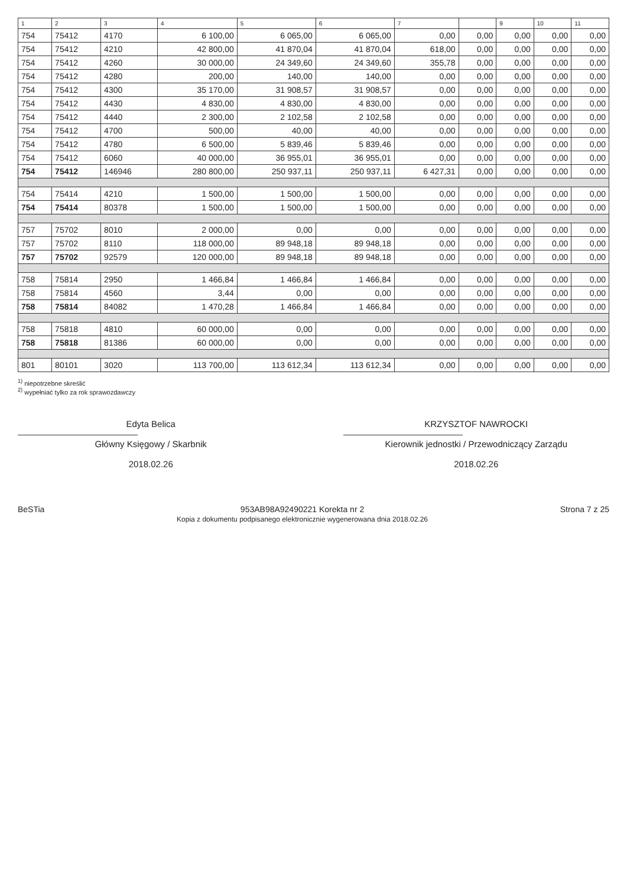| 1 | 2 | 3 | 4 | 5 | 6 | 7 | | 9 | 10 | 11 |
| --- | --- | --- | --- | --- | --- | --- | --- | --- | --- | --- |
| 754 | 75412 | 4170 | 6 100,00 | 6 065,00 | 6 065,00 | 0,00 | 0,00 | 0,00 | 0,00 | 0,00 |
| 754 | 75412 | 4210 | 42 800,00 | 41 870,04 | 41 870,04 | 618,00 | 0,00 | 0,00 | 0,00 | 0,00 |
| 754 | 75412 | 4260 | 30 000,00 | 24 349,60 | 24 349,60 | 355,78 | 0,00 | 0,00 | 0,00 | 0,00 |
| 754 | 75412 | 4280 | 200,00 | 140,00 | 140,00 | 0,00 | 0,00 | 0,00 | 0,00 | 0,00 |
| 754 | 75412 | 4300 | 35 170,00 | 31 908,57 | 31 908,57 | 0,00 | 0,00 | 0,00 | 0,00 | 0,00 |
| 754 | 75412 | 4430 | 4 830,00 | 4 830,00 | 4 830,00 | 0,00 | 0,00 | 0,00 | 0,00 | 0,00 |
| 754 | 75412 | 4440 | 2 300,00 | 2 102,58 | 2 102,58 | 0,00 | 0,00 | 0,00 | 0,00 | 0,00 |
| 754 | 75412 | 4700 | 500,00 | 40,00 | 40,00 | 0,00 | 0,00 | 0,00 | 0,00 | 0,00 |
| 754 | 75412 | 4780 | 6 500,00 | 5 839,46 | 5 839,46 | 0,00 | 0,00 | 0,00 | 0,00 | 0,00 |
| 754 | 75412 | 6060 | 40 000,00 | 36 955,01 | 36 955,01 | 0,00 | 0,00 | 0,00 | 0,00 | 0,00 |
| 754 | 75412 | 146946 | 280 800,00 | 250 937,11 | 250 937,11 | 6 427,31 | 0,00 | 0,00 | 0,00 | 0,00 |
| 754 | 75414 | 4210 | 1 500,00 | 1 500,00 | 1 500,00 | 0,00 | 0,00 | 0,00 | 0,00 | 0,00 |
| 754 | 75414 | 80378 | 1 500,00 | 1 500,00 | 1 500,00 | 0,00 | 0,00 | 0,00 | 0,00 | 0,00 |
| 757 | 75702 | 8010 | 2 000,00 | 0,00 | 0,00 | 0,00 | 0,00 | 0,00 | 0,00 | 0,00 |
| 757 | 75702 | 8110 | 118 000,00 | 89 948,18 | 89 948,18 | 0,00 | 0,00 | 0,00 | 0,00 | 0,00 |
| 757 | 75702 | 92579 | 120 000,00 | 89 948,18 | 89 948,18 | 0,00 | 0,00 | 0,00 | 0,00 | 0,00 |
| 758 | 75814 | 2950 | 1 466,84 | 1 466,84 | 1 466,84 | 0,00 | 0,00 | 0,00 | 0,00 | 0,00 |
| 758 | 75814 | 4560 | 3,44 | 0,00 | 0,00 | 0,00 | 0,00 | 0,00 | 0,00 | 0,00 |
| 758 | 75814 | 84082 | 1 470,28 | 1 466,84 | 1 466,84 | 0,00 | 0,00 | 0,00 | 0,00 | 0,00 |
| 758 | 75818 | 4810 | 60 000,00 | 0,00 | 0,00 | 0,00 | 0,00 | 0,00 | 0,00 | 0,00 |
| 758 | 75818 | 81386 | 60 000,00 | 0,00 | 0,00 | 0,00 | 0,00 | 0,00 | 0,00 | 0,00 |
| 801 | 80101 | 3020 | 113 700,00 | 113 612,34 | 113 612,34 | 0,00 | 0,00 | 0,00 | 0,00 | 0,00 |
<sup>1)</sup> niepotrzebne skreślić
<sup>2)</sup> wypełniać tylko za rok sprawozdawczy
Edyta Belica
Główny Księgowy / Skarbnik
2018.02.26
KRZYSZTOF NAWROCKI
Kierownik jednostki / Przewodniczący Zarządu
2018.02.26
BeSTia 953AB98A92490221 Korekta nr 2
Kopia z dokumentu podpisanego elektronicznie wygenerowana dnia 2018.02.26
Strona 7 z 25